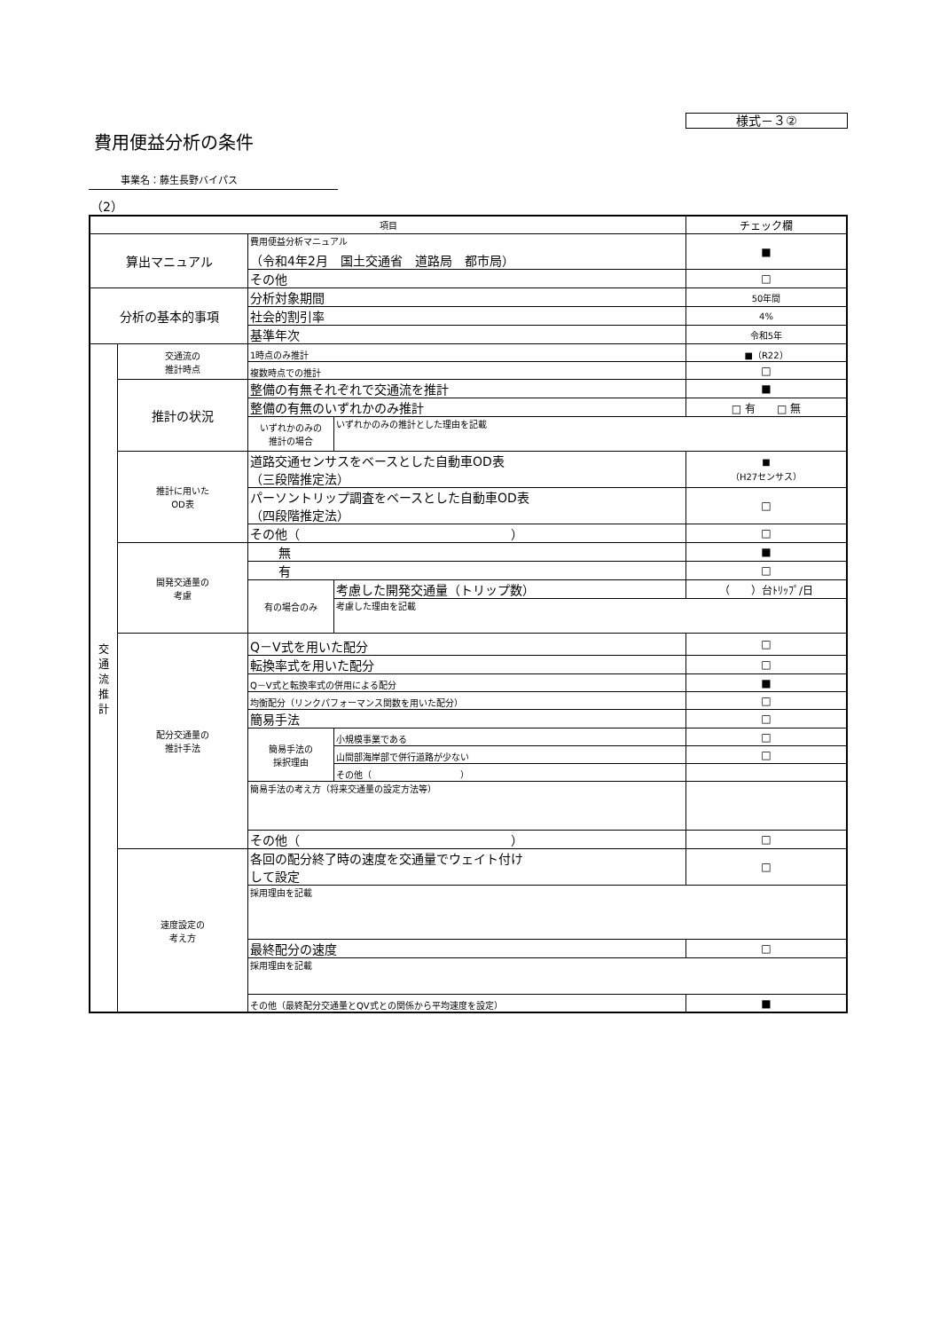様式－３②
費用便益分析の条件
事業名：藤生長野バイパス
（2）
| 項目 | | | | チェック欄 |
| 算出マニュアル | | 費用便益分析マニュアル （令和4年2月 国土交通省 道路局 都市局） | | ■ |
| | | その他 | | □ |
| 分析の基本的事項 | | 分析対象期間 | | 50年間 |
| | | 社会的割引率 | | 4% |
| | | 基準年次 | | 令和5年 |
| 交 通 流 推 計 | 交通流の 推計時点 | 1時点のみ推計 | | ■（R22） |
| | | 複数時点での推計 | | □ |
| | 推計の状況 | 整備の有無それぞれで交通流を推計 | | ■ |
| | | 整備の有無のいずれかのみ推計 | | □ 有 □ 無 |
| | | いずれかのみの 推計の場合 | いずれかのみの推計とした理由を記載 | |
| | 推計に用いた OD表 | 道路交通センサスをベースとした自動車OD表 （三段階推定法） | | ■ （H27センサス） |
| | | パーソントリップ調査をベースとした自動車OD表 （四段階推定法） | | □ |
| | | その他（ ） | | □ |
| | 開発交通量の 考慮 | 無 | | ■ |
| | | 有 | | □ |
| | | 有の場合のみ | 考慮した開発交通量（トリップ数） | （ ）台ﾄﾘｯﾌﾟ/日 |
| | | | 考慮した理由を記載 | |
| | 配分交通量の 推計手法 | Q－V式を用いた配分 | | □ |
| | | 転換率式を用いた配分 | | □ |
| | | Q－V式と転換率式の併用による配分 | | ■ |
| | | 均衡配分（リンクパフォーマンス関数を用いた配分） | | □ |
| | | 簡易手法 | | □ |
| | | 簡易手法の 採択理由 | 小規模事業である | □ |
| | | | 山間部海岸部で併行道路が少ない | □ |
| | | | その他（ ） | |
| | | 簡易手法の考え方（将来交通量の設定方法等） | | |
| | | その他（ ） | | □ |
| | 速度設定の 考え方 | 各回の配分終了時の速度を交通量でウェイト付け して設定 | | □ |
| | | 採用理由を記載 | | |
| | | 最終配分の速度 | | □ |
| | | 採用理由を記載 | | |
| | | その他（最終配分交通量とQV式との関係から平均速度を設定） | | ■ |